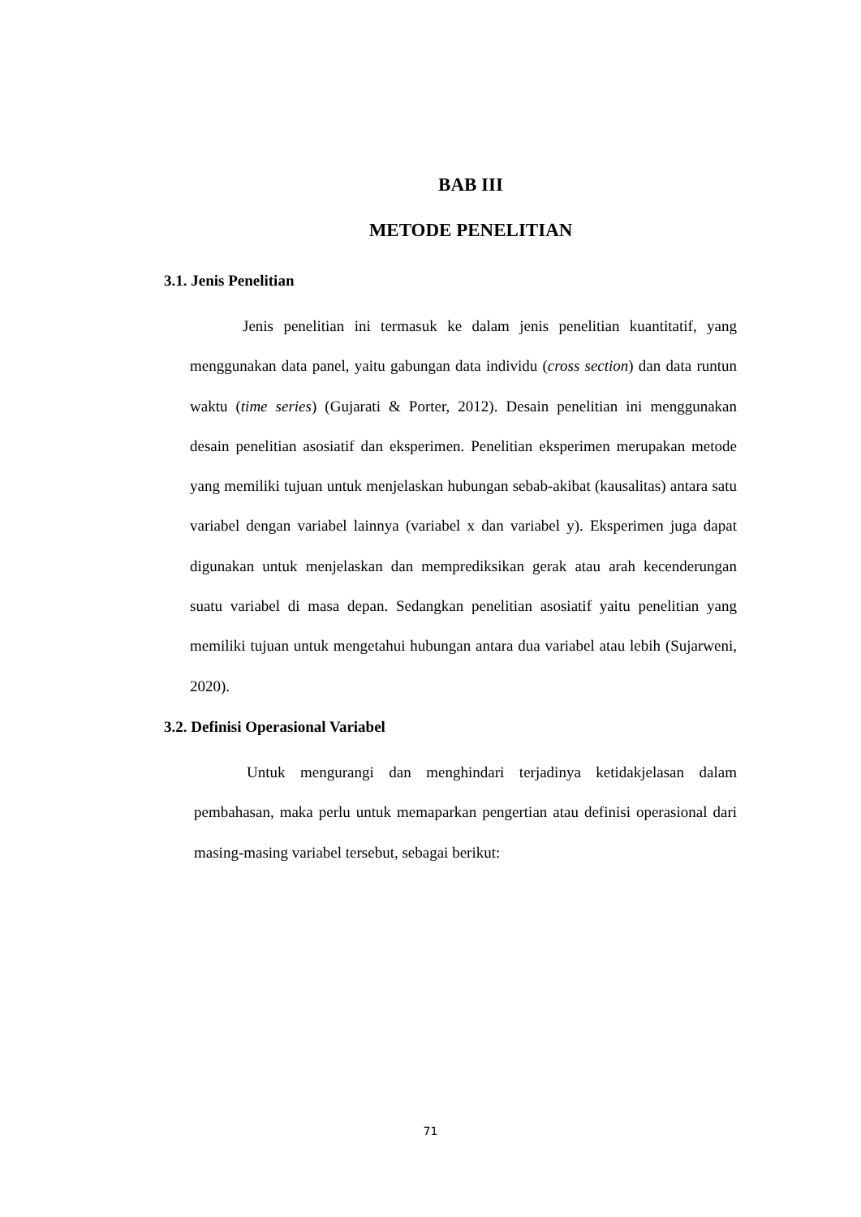BAB III
METODE PENELITIAN
3.1. Jenis Penelitian
Jenis penelitian ini termasuk ke dalam jenis penelitian kuantitatif, yang menggunakan data panel, yaitu gabungan data individu (cross section) dan data runtun waktu (time series) (Gujarati & Porter, 2012). Desain penelitian ini menggunakan desain penelitian asosiatif dan eksperimen. Penelitian eksperimen merupakan metode yang memiliki tujuan untuk menjelaskan hubungan sebab-akibat (kausalitas) antara satu variabel dengan variabel lainnya (variabel x dan variabel y). Eksperimen juga dapat digunakan untuk menjelaskan dan memprediksikan gerak atau arah kecenderungan suatu variabel di masa depan. Sedangkan penelitian asosiatif yaitu penelitian yang memiliki tujuan untuk mengetahui hubungan antara dua variabel atau lebih (Sujarweni, 2020).
3.2. Definisi Operasional Variabel
Untuk mengurangi dan menghindari terjadinya ketidakjelasan dalam pembahasan, maka perlu untuk memaparkan pengertian atau definisi operasional dari masing-masing variabel tersebut, sebagai berikut:
71